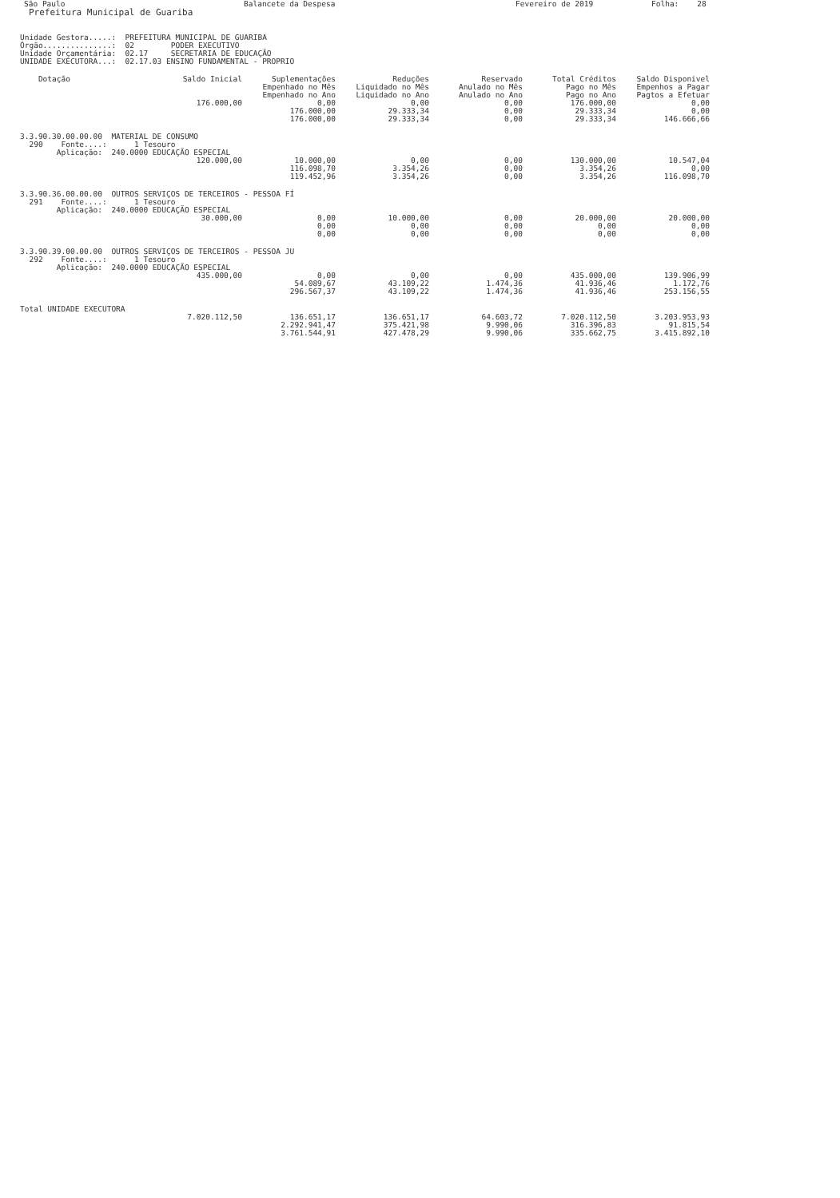São Paulo
Balancete da Despesa
Fevereiro de 2019
Folha: 28
Prefeitura Municipal de Guariba
Unidade Gestora.....: PREFEITURA MUNICIPAL DE GUARIBA Órgão...............: 02 PODER EXECUTIVO Unidade Orçamentária: 02.17 SECRETARIA DE EDUCAÇÃO UNIDADE EXECUTORA...: 02.17.03 ENSINO FUNDAMENTAL - PROPRIO
| Dotação | Saldo Inicial | Suplementações Empenhado no Mês Empenhado no Ano | Reduções Liquidado no Mês Liquidado no Ano | Reservado Anulado no Mês Anulado no Ano | Total Créditos Pago no Mês Pago no Ano | Saldo Disponivel Empenhos a Pagar Pagtos a Efetuar |
| --- | --- | --- | --- | --- | --- | --- |
| | 176.000,00 | 0,00 176.000,00 176.000,00 | 0,00 29.333,34 29.333,34 | 0,00 0,00 0,00 | 176.000,00 29.333,34 29.333,34 | 0,00 0,00 146.666,66 |
| 3.3.90.30.00.00.00 MATERIAL DE CONSUMO 290 Fonte....: 1 Tesouro Aplicação: 240.0000 EDUCAÇÃO ESPECIAL | | | | | | |
| | 120.000,00 | 10.000,00 116.098,70 119.452,96 | 0,00 3.354,26 3.354,26 | 0,00 0,00 0,00 | 130.000,00 3.354,26 3.354,26 | 10.547,04 0,00 116.098,70 |
| 3.3.90.36.00.00.00 OUTROS SERVIÇOS DE TERCEIROS - PESSOA FÍ 291 Fonte....: 1 Tesouro Aplicação: 240.0000 EDUCAÇÃO ESPECIAL | | | | | | |
| | 30.000,00 | 0,00 0,00 0,00 | 10.000,00 0,00 0,00 | 0,00 0,00 0,00 | 20.000,00 0,00 0,00 | 20.000,00 0,00 0,00 |
| 3.3.90.39.00.00.00 OUTROS SERVIÇOS DE TERCEIROS - PESSOA JU 292 Fonte....: 1 Tesouro Aplicação: 240.0000 EDUCAÇÃO ESPECIAL | | | | | | |
| | 435.000,00 | 0,00 54.089,67 296.567,37 | 0,00 43.109,22 43.109,22 | 0,00 1.474,36 1.474,36 | 435.000,00 41.936,46 41.936,46 | 139.906,99 1.172,76 253.156,55 |
| Total UNIDADE EXECUTORA | | | | | | |
| | 7.020.112,50 | 136.651,17 2.292.941,47 3.761.544,91 | 136.651,17 375.421,98 427.478,29 | 64.603,72 9.990,06 9.990,06 | 7.020.112,50 316.396,83 335.662,75 | 3.203.953,93 91.815,54 3.415.892,10 |